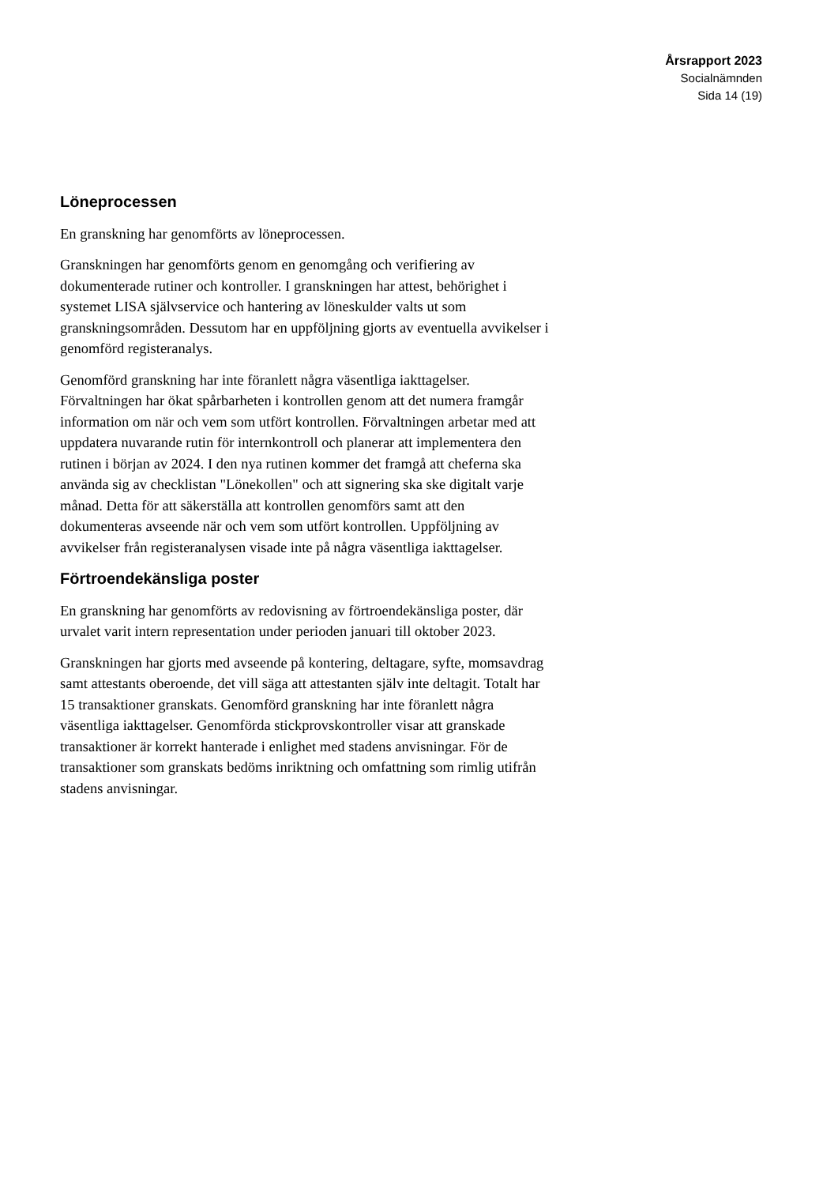Årsrapport 2023
Socialnämnden
Sida 14 (19)
Löneprocessen
En granskning har genomförts av löneprocessen.
Granskningen har genomförts genom en genomgång och verifiering av dokumenterade rutiner och kontroller. I granskningen har attest, behörighet i systemet LISA självservice och hantering av löneskulder valts ut som granskningsområden. Dessutom har en uppföljning gjorts av eventuella avvikelser i genomförd registeranalys.
Genomförd granskning har inte föranlett några väsentliga iakttagelser. Förvaltningen har ökat spårbarheten i kontrollen genom att det numera framgår information om när och vem som utfört kontrollen. Förvaltningen arbetar med att uppdatera nuvarande rutin för internkontroll och planerar att implementera den rutinen i början av 2024. I den nya rutinen kommer det framgå att cheferna ska använda sig av checklistan "Lönekollen" och att signering ska ske digitalt varje månad. Detta för att säkerställa att kontrollen genomförs samt att den dokumenteras avseende när och vem som utfört kontrollen. Uppföljning av avvikelser från registeranalysen visade inte på några väsentliga iakttagelser.
Förtroendekänsliga poster
En granskning har genomförts av redovisning av förtroendekänsliga poster, där urvalet varit intern representation under perioden januari till oktober 2023.
Granskningen har gjorts med avseende på kontering, deltagare, syfte, momsavdrag samt attestants oberoende, det vill säga att attestanten själv inte deltagit. Totalt har 15 transaktioner granskats. Genomförd granskning har inte föranlett några väsentliga iakttagelser. Genomförda stickprovskontroller visar att granskade transaktioner är korrekt hanterade i enlighet med stadens anvisningar. För de transaktioner som granskats bedöms inriktning och omfattning som rimlig utifrån stadens anvisningar.